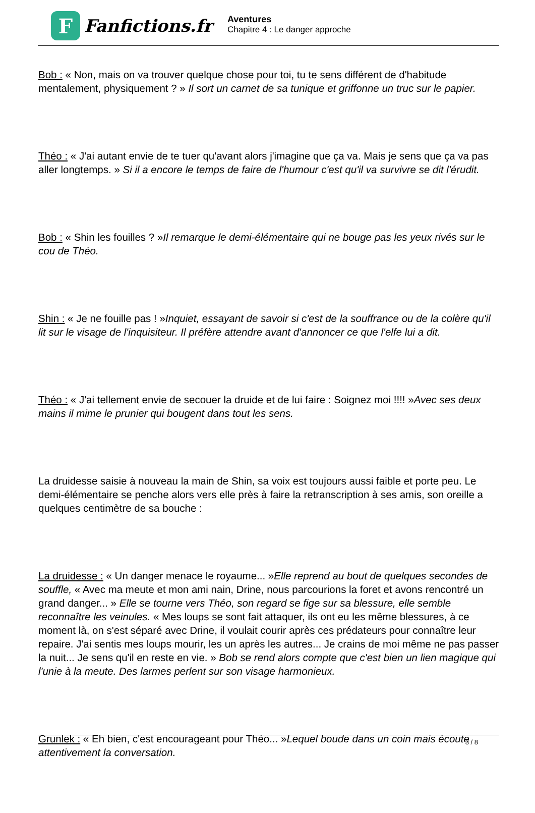F
Fanfictions.fr
Aventures
Chapitre 4 : Le danger approche
Bob : « Non, mais on va trouver quelque chose pour toi, tu te sens différent de d'habitude mentalement, physiquement ? » Il sort un carnet de sa tunique et griffonne un truc sur le papier.
Théo : « J'ai autant envie de te tuer qu'avant alors j'imagine que ça va. Mais je sens que ça va pas aller longtemps. » Si il a encore le temps de faire de l'humour c'est qu'il va survivre se dit l'érudit.
Bob : « Shin les fouilles ? »Il remarque le demi-élémentaire qui ne bouge pas les yeux rivés sur le cou de Théo.
Shin : « Je ne fouille pas ! »Inquiet, essayant de savoir si c'est de la souffrance ou de la colère qu'il lit sur le visage de l'inquisiteur. Il préfère attendre avant d'annoncer ce que l'elfe lui a dit.
Théo : « J'ai tellement envie de secouer la druide et de lui faire : Soignez moi !!!! »Avec ses deux mains il mime le prunier qui bougent dans tout les sens.
La druidesse saisie à nouveau la main de Shin, sa voix est toujours aussi faible et porte peu. Le demi-élémentaire se penche alors vers elle près à faire la retranscription à ses amis, son oreille a quelques centimètre de sa bouche :
La druidesse : « Un danger menace le royaume... »Elle reprend au bout de quelques secondes de souffle, « Avec ma meute et mon ami nain, Drine, nous parcourions la foret et avons rencontré un grand danger... » Elle se tourne vers Théo, son regard se fige sur sa blessure, elle semble reconnaître les veinules. « Mes loups se sont fait attaquer, ils ont eu les même blessures, à ce moment là, on s'est séparé avec Drine, il voulait courir après ces prédateurs pour connaître leur repaire. J'ai sentis mes loups mourir, les un après les autres... Je crains de moi même ne pas passer la nuit... Je sens qu'il en reste en vie. » Bob se rend alors compte que c'est bien un lien magique qui l'unie à la meute. Des larmes perlent sur son visage harmonieux.
Grunlek : « Eh bien, c'est encourageant pour Théo... »Lequel boude dans un coin mais écoute attentivement la conversation.
3 / 8